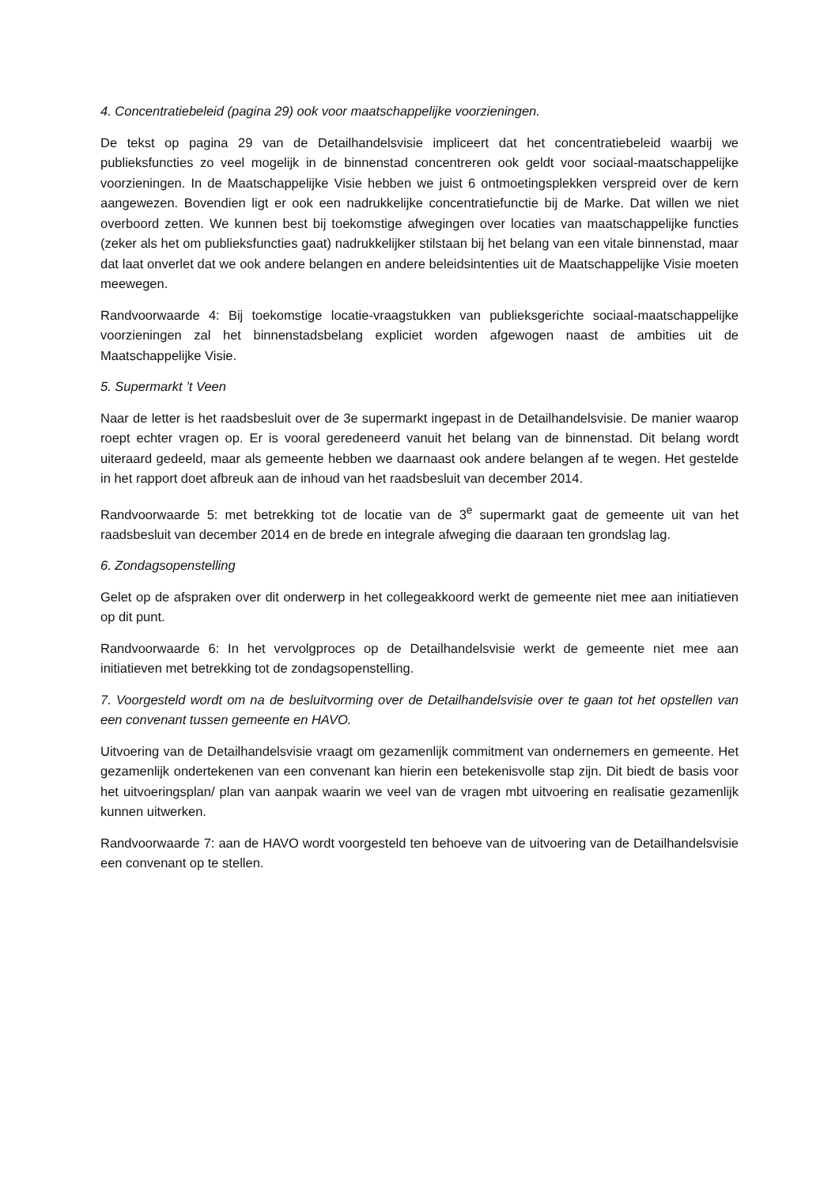4. Concentratiebeleid (pagina 29) ook voor maatschappelijke voorzieningen.
De tekst op pagina 29 van de Detailhandelsvisie impliceert dat het concentratiebeleid waarbij we publieksfuncties zo veel mogelijk in de binnenstad concentreren ook geldt voor sociaal-maatschappelijke voorzieningen. In de Maatschappelijke Visie hebben we juist 6 ontmoetingsplekken verspreid over de kern aangewezen. Bovendien ligt er ook een nadrukkelijke concentratiefunctie bij de Marke. Dat willen we niet overboord zetten. We kunnen best bij toekomstige afwegingen over locaties van maatschappelijke functies (zeker als het om publieksfuncties gaat) nadrukkelijker stilstaan bij het belang van een vitale binnenstad, maar dat laat onverlet dat we ook andere belangen en andere beleidsintenties uit de Maatschappelijke Visie moeten meewegen.
Randvoorwaarde 4: Bij toekomstige locatie-vraagstukken van publieksgerichte sociaal-maatschappelijke voorzieningen zal het binnenstadsbelang expliciet worden afgewogen naast de ambities uit de Maatschappelijke Visie.
5. Supermarkt ’t Veen
Naar de letter is het raadsbesluit over de 3e supermarkt ingepast in de Detailhandelsvisie. De manier waarop roept echter vragen op. Er is vooral geredeneerd vanuit het belang van de binnenstad. Dit belang wordt uiteraard gedeeld, maar als gemeente hebben we daarnaast ook andere belangen af te wegen. Het gestelde in het rapport doet afbreuk aan de inhoud van het raadsbesluit van december 2014.
Randvoorwaarde 5: met betrekking tot de locatie van de 3<sup>e</sup> supermarkt gaat de gemeente uit van het raadsbesluit van december 2014 en de brede en integrale afweging die daaraan ten grondslag lag.
6. Zondagsopenstelling
Gelet op de afspraken over dit onderwerp in het collegeakkoord werkt de gemeente niet mee aan initiatieven op dit punt.
Randvoorwaarde 6: In het vervolgproces op de Detailhandelsvisie werkt de gemeente niet mee aan initiatieven met betrekking tot de zondagsopenstelling.
7. Voorgesteld wordt om na de besluitvorming over de Detailhandelsvisie over te gaan tot het opstellen van een convenant tussen gemeente en HAVO.
Uitvoering van de Detailhandelsvisie vraagt om gezamenlijk commitment van ondernemers en gemeente. Het gezamenlijk ondertekenen van een convenant kan hierin een betekenisvolle stap zijn. Dit biedt de basis voor het uitvoeringsplan/ plan van aanpak waarin we veel van de vragen mbt uitvoering en realisatie gezamenlijk kunnen uitwerken.
Randvoorwaarde 7: aan de HAVO wordt voorgesteld ten behoeve van de uitvoering van de Detailhandelsvisie een convenant op te stellen.